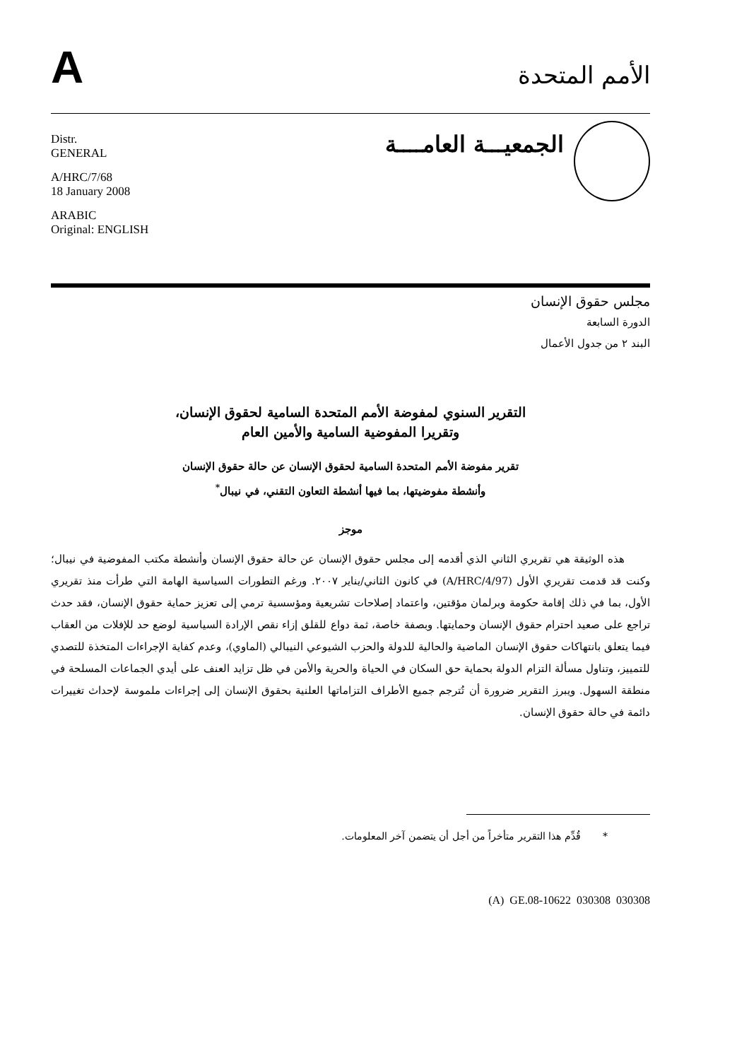A
الأمم المتحدة
Distr.
GENERAL
A/HRC/7/68
18 January 2008
ARABIC
Original: ENGLISH
الجمعيـــة العامــــة
مجلس حقوق الإنسان
الدورة السابعة
البند ٢ من جدول الأعمال
التقرير السنوي لمفوضة الأمم المتحدة السامية لحقوق الإنسان،
وتقريرا المفوضية السامية والأمين العام
تقرير مفوضة الأمم المتحدة السامية لحقوق الإنسان عن حالة حقوق الإنسان
وأنشطة مفوضيتها، بما فيها أنشطة التعاون التقني، في نيبال<sup>*</sup>
موجز
هذه الوثيقة هي تقريري الثاني الذي أقدمه إلى مجلس حقوق الإنسان عن حالة حقوق الإنسان وأنشطة مكتب المفوضية في نيبال؛ وكنت قد قدمت تقريري الأول (A/HRC/4/97) في كانون الثاني/يناير ٢٠٠٧. ورغم التطورات السياسية الهامة التي طرأت منذ تقريري الأول، بما في ذلك إقامة حكومة وبرلمان مؤقتين، واعتماد إصلاحات تشريعية ومؤسسية ترمي إلى تعزيز حماية حقوق الإنسان، فقد حدث تراجع على صعيد احترام حقوق الإنسان وحمايتها. وبصفة خاصة، ثمة دواع للقلق إزاء نقص الإرادة السياسية لوضع حد للإفلات من العقاب فيما يتعلق بانتهاكات حقوق الإنسان الماضية والحالية للدولة والحزب الشيوعي النيبالي (الماوي)، وعدم كفاية الإجراءات المتخذة للتصدي للتمييز، وتناول مسألة التزام الدولة بحماية حق السكان في الحياة والحرية والأمن في ظل تزايد العنف على أيدي الجماعات المسلحة في منطقة السهول. ويبرز التقرير ضرورة أن تُترجم جميع الأطراف التزاماتها العلنية بحقوق الإنسان إلى إجراءات ملموسة لإحداث تغييرات دائمة في حالة حقوق الإنسان.
* قُدِّم هذا التقرير متأخراً من أجل أن يتضمن آخر المعلومات.
(A) GE.08-10622 030308 030308